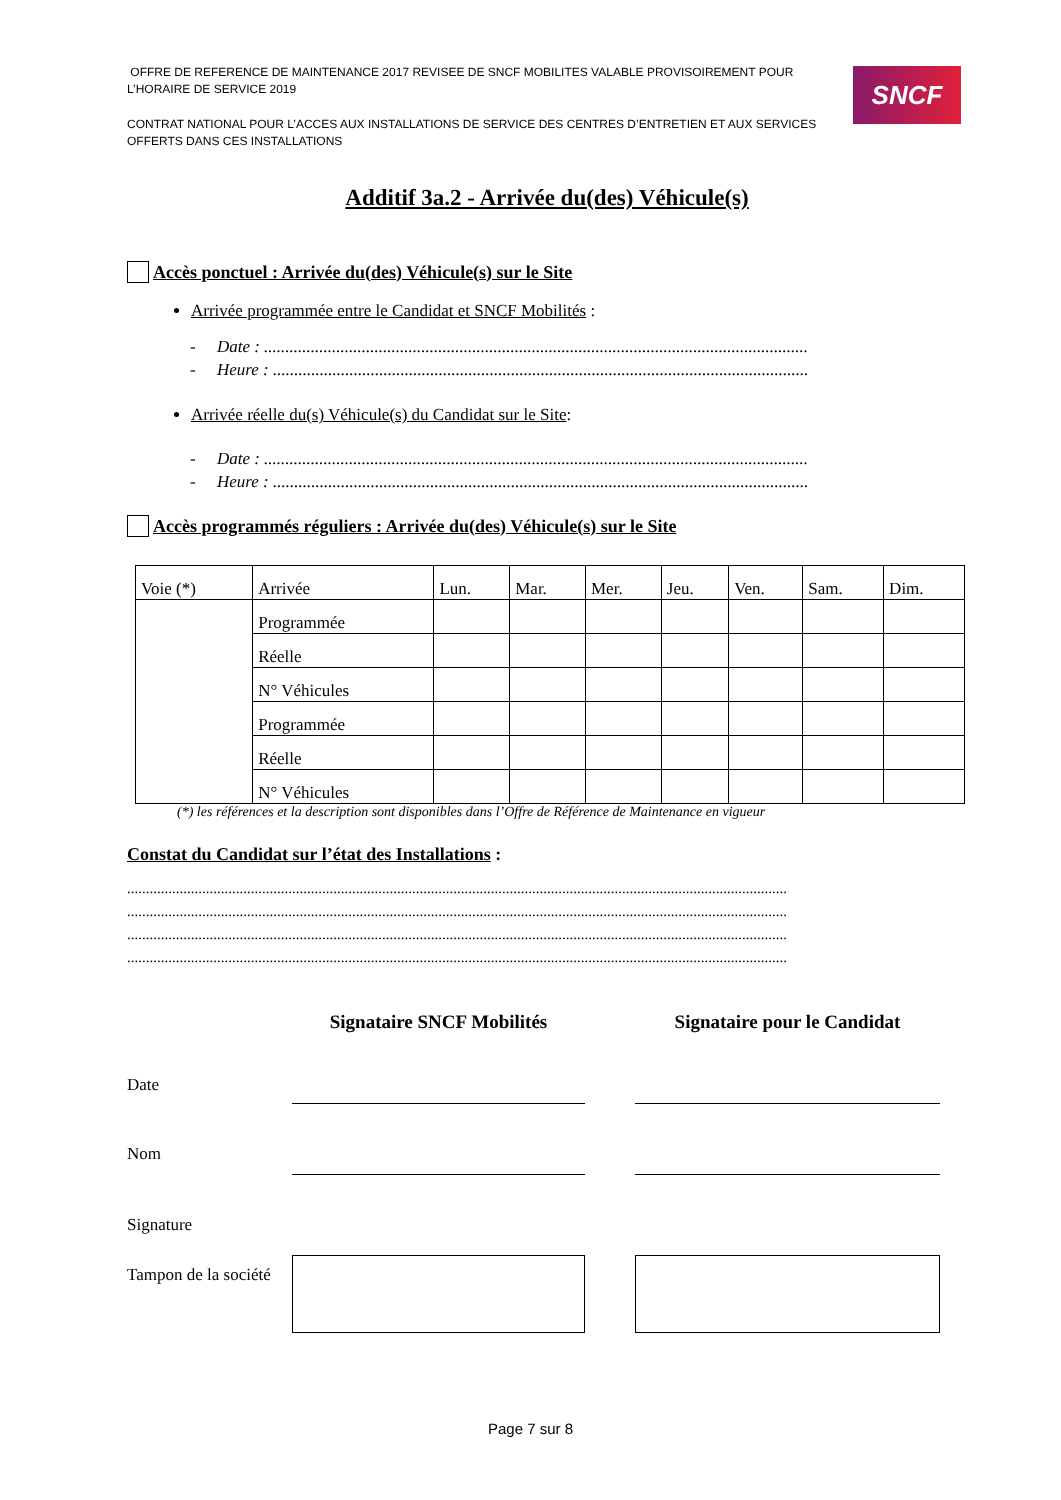OFFRE DE REFERENCE DE MAINTENANCE 2017 REVISEE DE SNCF MOBILITES VALABLE PROVISOIREMENT POUR L’HORAIRE DE SERVICE 2019
CONTRAT NATIONAL POUR L’ACCES AUX INSTALLATIONS DE SERVICE DES CENTRES D’ENTRETIEN ET AUX SERVICES OFFERTS DANS CES INSTALLATIONS
SNCF
Additif 3a.2 - Arrivée du(des) Véhicule(s)
Accès ponctuel : Arrivée du(des) Véhicule(s) sur le Site
Arrivée programmée entre le Candidat et SNCF Mobilités :
- Date : ................................................................................................................................
- Heure : ..............................................................................................................................
Arrivée réelle du(s) Véhicule(s) du Candidat sur le Site:
- Date : ................................................................................................................................
- Heure : ..............................................................................................................................
Accès programmés réguliers : Arrivée du(des) Véhicule(s) sur le Site
| Voie (*) | Arrivée | Lun. | Mar. | Mer. | Jeu. | Ven. | Sam. | Dim. |
| | Programmée | | | | | | | |
| | Réelle | | | | | | | |
| | N° Véhicules | | | | | | | |
| | Programmée | | | | | | | |
| | Réelle | | | | | | | |
| | N° Véhicules | | | | | | | |
(*) les références et la description sont disponibles dans l’Offre de Référence de Maintenance en vigueur
Constat du Candidat sur l’état des Installations :
................................................................................................................................................................................
................................................................................................................................................................................
................................................................................................................................................................................
................................................................................................................................................................................
Signataire SNCF Mobilités
Signataire pour le Candidat
Date
Nom
Signature
Tampon de la société
Page 7 sur 8